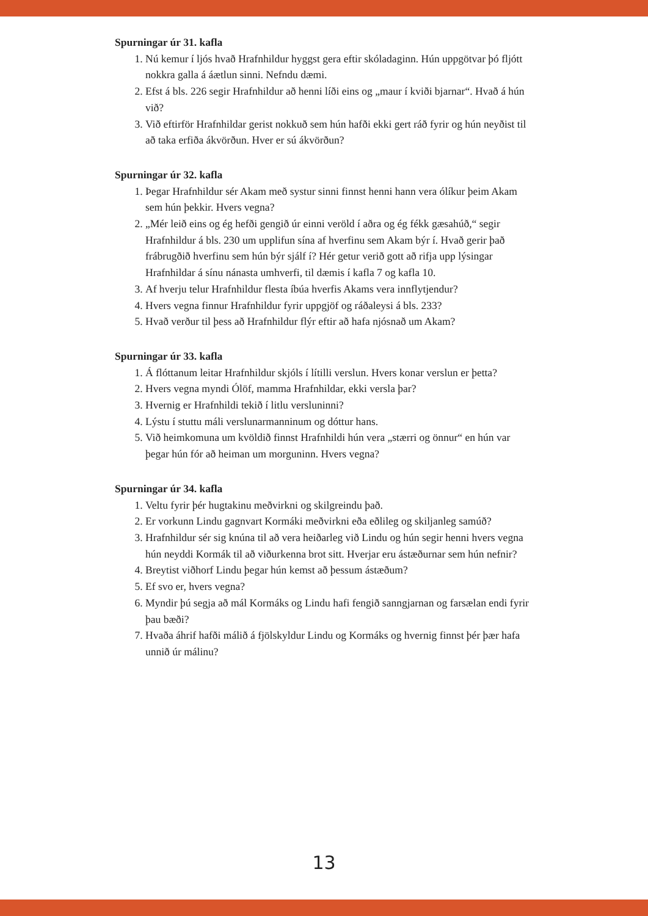Spurningar úr 31. kafla
1. Nú kemur í ljós hvað Hrafnhildur hyggst gera eftir skóladaginn. Hún uppgötvar þó fljótt nokkra galla á áætlun sinni. Nefndu dæmi.
2. Efst á bls. 226 segir Hrafnhildur að henni líði eins og „maur í kviði bjarnar“. Hvað á hún við?
3. Við eftirför Hrafnhildar gerist nokkuð sem hún hafði ekki gert ráð fyrir og hún neyðist til að taka erfiða ákvörðun. Hver er sú ákvörðun?
Spurningar úr 32. kafla
1. Þegar Hrafnhildur sér Akam með systur sinni finnst henni hann vera ólíkur þeim Akam sem hún þekkir. Hvers vegna?
2. „Mér leið eins og ég hefði gengið úr einni veröld í aðra og ég fékk gæsahúð,“ segir Hrafnhildur á bls. 230 um upplifun sína af hverfinu sem Akam býr í. Hvað gerir það frábrugðið hverfinu sem hún býr sjálf í? Hér getur verið gott að rifja upp lýsingar Hrafnhildar á sínu nánasta umhverfi, til dæmis í kafla 7 og kafla 10.
3. Af hverju telur Hrafnhildur flesta íbúa hverfis Akams vera innflytjendur?
4. Hvers vegna finnur Hrafnhildur fyrir uppgjöf og ráðaleysi á bls. 233?
5. Hvað verður til þess að Hrafnhildur flýr eftir að hafa njósnað um Akam?
Spurningar úr 33. kafla
1. Á flóttanum leitar Hrafnhildur skjóls í lítilli verslun. Hvers konar verslun er þetta?
2. Hvers vegna myndi Ólöf, mamma Hrafnhildar, ekki versla þar?
3. Hvernig er Hrafnhildi tekið í litlu versluninni?
4. Lýstu í stuttu máli verslunarmanninum og dóttur hans.
5. Við heimkomuna um kvöldið finnst Hrafnhildi hún vera „stærri og önnur“ en hún var þegar hún fór að heiman um morguninn. Hvers vegna?
Spurningar úr 34. kafla
1. Veltu fyrir þér hugtakinu meðvirkni og skilgreindu það.
2. Er vorkunn Lindu gagnvart Kormáki meðvirkni eða eðlileg og skiljanleg samúð?
3. Hrafnhildur sér sig knúna til að vera heiðarleg við Lindu og hún segir henni hvers vegna hún neyddi Kormák til að viðurkenna brot sitt. Hverjar eru ástæðurnar sem hún nefnir?
4. Breytist viðhorf Lindu þegar hún kemst að þessum ástæðum?
5. Ef svo er, hvers vegna?
6. Myndir þú segja að mál Kormáks og Lindu hafi fengið sanngjarnan og farsælan endi fyrir þau bæði?
7. Hvaða áhrif hafði málið á fjölskyldur Lindu og Kormáks og hvernig finnst þér þær hafa unnið úr málinu?
13